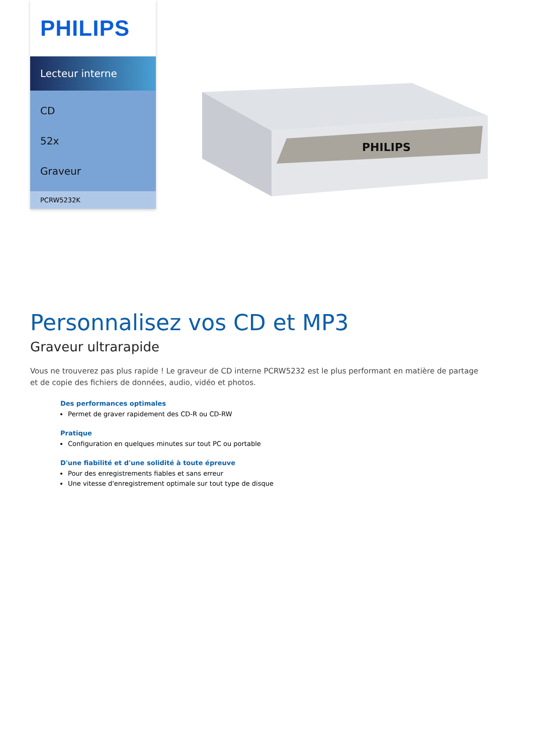PHILIPS
Lecteur interne
CD
52x
Graveur
PCRW5232K
PHILIPS
Personnalisez vos CD et MP3
Graveur ultrarapide
Vous ne trouverez pas plus rapide ! Le graveur de CD interne PCRW5232 est le plus performant en matière de partage et de copie des fichiers de données, audio, vidéo et photos.
Des performances optimales
Permet de graver rapidement des CD-R ou CD-RW
Pratique
Configuration en quelques minutes sur tout PC ou portable
D'une fiabilité et d'une solidité à toute épreuve
Pour des enregistrements fiables et sans erreur
Une vitesse d'enregistrement optimale sur tout type de disque